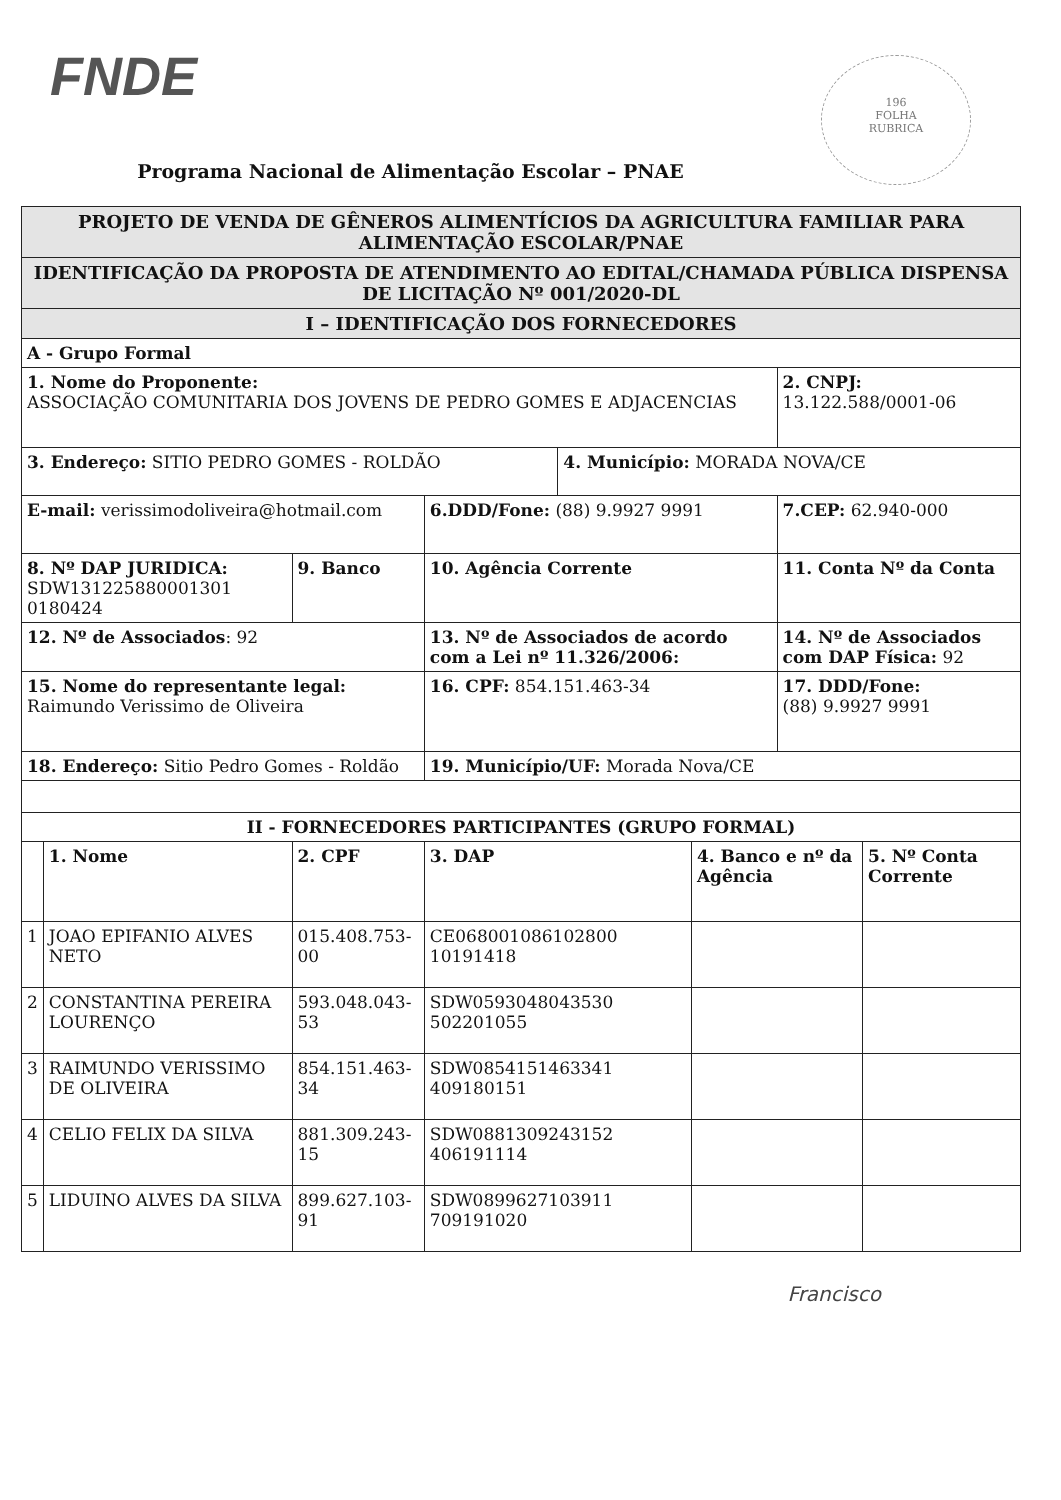FNDE
196
FOLHA
RUBRICA
Programa Nacional de Alimentação Escolar – PNAE
| PROJETO DE VENDA DE GÊNEROS ALIMENTÍCIOS DA AGRICULTURA FAMILIAR PARA ALIMENTAÇÃO ESCOLAR/PNAE | | | | | | | | |
| IDENTIFICAÇÃO DA PROPOSTA DE ATENDIMENTO AO EDITAL/CHAMADA PÚBLICA DISPENSA DE LICITAÇÃO Nº 001/2020-DL | | | | | | | | |
| I – IDENTIFICAÇÃO DOS FORNECEDORES | | | | | | | | |
| A - Grupo Formal | | | | | | | | |
| 1. Nome do Proponente: ASSOCIAÇÃO COMUNITARIA DOS JOVENS DE PEDRO GOMES E ADJACENCIAS | | | | | | | 2. CNPJ: 13.122.588/0001-06 | |
| 3. Endereço: SITIO PEDRO GOMES - ROLDÃO | | | | | 4. Município: MORADA NOVA/CE | | | |
| E-mail: verissimodoliveira@hotmail.com | | | 6.DDD/Fone: (88) 9.9927 9991 | | | | 7.CEP: 62.940-000 | |
| 8. Nº DAP JURIDICA: SDW131225880001301 0180424 | | 9. Banco | 10. Agência Corrente | | | | 11. Conta Nº da Conta | |
| 12. Nº de Associados : 92 | | | 13. Nº de Associados de acordo com a Lei nº 11.326/2006: | | | | 14. Nº de Associados com DAP Física: 92 | |
| 15. Nome do representante legal: Raimundo Verissimo de Oliveira | | | 16. CPF: 854.151.463-34 | | | | 17. DDD/Fone: (88) 9.9927 9991 | |
| 18. Endereço: Sitio Pedro Gomes - Roldão | | | 19. Município/UF: Morada Nova/CE | | | | | |
| II - FORNECEDORES PARTICIPANTES (GRUPO FORMAL) | | | | | | | | |
| | 1. Nome | 2. CPF | | 3. DAP | | 4. Banco e nº da Agência | | 5. Nº Conta Corrente |
| 1 | JOAO EPIFANIO ALVES NETO | 015.408.753-00 | | CE068001086102800 10191418 | | | | |
| 2 | CONSTANTINA PEREIRA LOURENÇO | 593.048.043-53 | | SDW0593048043530 502201055 | | | | |
| 3 | RAIMUNDO VERISSIMO DE OLIVEIRA | 854.151.463-34 | | SDW0854151463341 409180151 | | | | |
| 4 | CELIO FELIX DA SILVA | 881.309.243-15 | | SDW0881309243152 406191114 | | | | |
| 5 | LIDUINO ALVES DA SILVA | 899.627.103-91 | | SDW0899627103911 709191020 | | | | |
Francisco